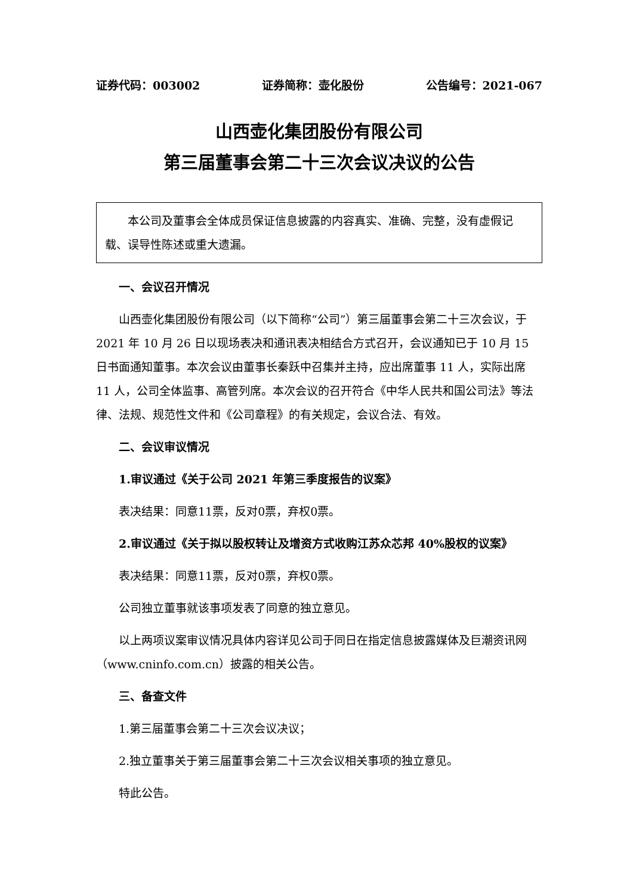证券代码：003002 证券简称：壶化股份 公告编号：2021-067
山西壶化集团股份有限公司
第三届董事会第二十三次会议决议的公告
  本公司及董事会全体成员保证信息披露的内容真实、准确、完整，没有虚假记载、误导性陈述或重大遗漏。
一、会议召开情况
山西壶化集团股份有限公司（以下简称“公司”）第三届董事会第二十三次会议，于 2021 年 10 月 26 日以现场表决和通讯表决相结合方式召开，会议通知已于 10 月 15 日书面通知董事。本次会议由董事长秦跃中召集并主持，应出席董事 11 人，实际出席 11 人，公司全体监事、高管列席。本次会议的召开符合《中华人民共和国公司法》等法律、法规、规范性文件和《公司章程》的有关规定，会议合法、有效。
二、会议审议情况
1.审议通过《关于公司 2021 年第三季度报告的议案》
表决结果：同意11票，反对0票，弃权0票。
2.审议通过《关于拟以股权转让及增资方式收购江苏众芯邦 40%股权的议案》
表决结果：同意11票，反对0票，弃权0票。
公司独立董事就该事项发表了同意的独立意见。
以上两项议案审议情况具体内容详见公司于同日在指定信息披露媒体及巨潮资讯网（www.cninfo.com.cn）披露的相关公告。
三、备查文件
1.第三届董事会第二十三次会议决议；
2.独立董事关于第三届董事会第二十三次会议相关事项的独立意见。
特此公告。